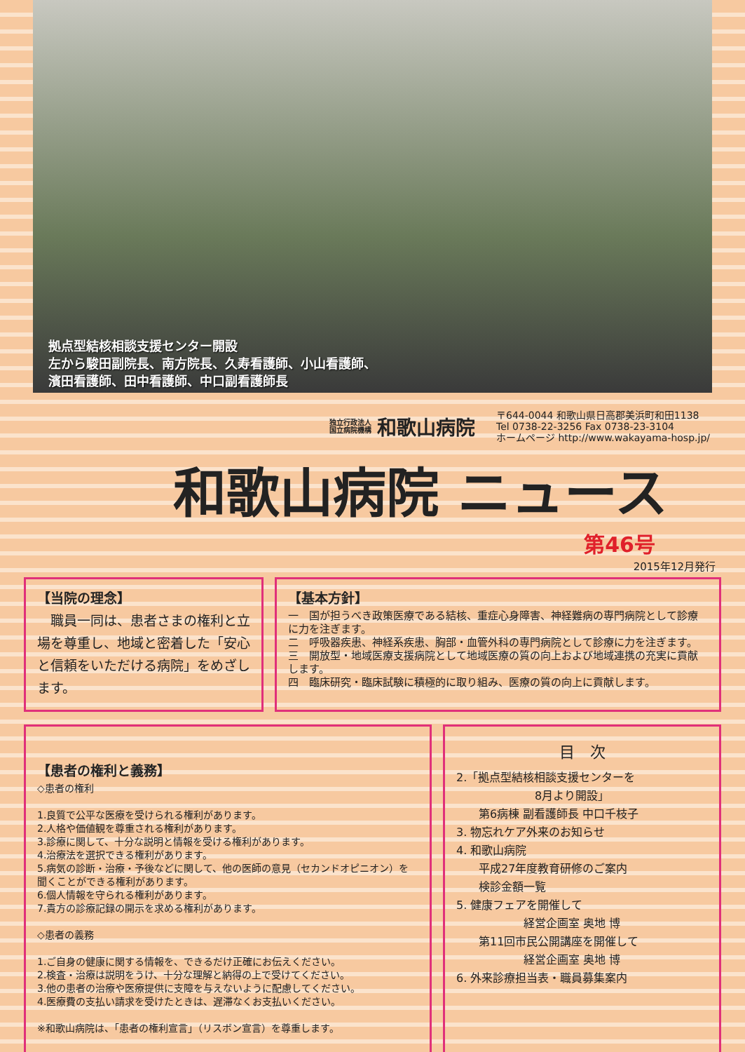拠点型結核相談支援センター開設
左から駿田副院長、南方院長、久寿看護師、小山看護師、
濱田看護師、田中看護師、中口副看護師長
独立行政法人
国立病院機構
和歌山病院
〒644-0044 和歌山県日高郡美浜町和田1138
Tel 0738-22-3256 Fax 0738-23-3104
ホームページ http://www.wakayama-hosp.jp/
和歌山病院 ニュース
第46号
2015年12月発行
【当院の理念】
　職員一同は、患者さまの権利と立場を尊重し、地域と密着した「安心と信頼をいただける病院」をめざします。
【基本方針】
一　国が担うべき政策医療である結核、重症心身障害、神経難病の専門病院として診療に力を注ぎます。
二　呼吸器疾患、神経系疾患、胸部・血管外科の専門病院として診療に力を注ぎます。
三　開放型・地域医療支援病院として地域医療の質の向上および地域連携の充実に貢献します。
四　臨床研究・臨床試験に積極的に取り組み、医療の質の向上に貢献します。
【患者の権利と義務】
◇患者の権利
1.良質で公平な医療を受けられる権利があります。
2.人格や価値観を尊重される権利があります。
3.診療に関して、十分な説明と情報を受ける権利があります。
4.治療法を選択できる権利があります。
5.病気の診断・治療・予後などに関して、他の医師の意見（セカンドオピニオン）を聞くことができる権利があります。
6.個人情報を守られる権利があります。
7.貴方の診療記録の開示を求める権利があります。
◇患者の義務
1.ご自身の健康に関する情報を、できるだけ正確にお伝えください。
2.検査・治療は説明をうけ、十分な理解と納得の上で受けてください。
3.他の患者の治療や医療提供に支障を与えないように配慮してください。
4.医療費の支払い請求を受けたときは、遅滞なくお支払いください。
※和歌山病院は、「患者の権利宣言」（リスボン宣言）を尊重します。
目　次
2.「拠点型結核相談支援センターを
　　　　　　　8月より開設」
　　第6病棟 副看護師長 中口千枝子
3. 物忘れケア外来のお知らせ
4. 和歌山病院
　　平成27年度教育研修のご案内
　　検診金額一覧
5. 健康フェアを開催して
　　　　　　経営企画室 奥地 博
　　第11回市民公開講座を開催して
　　　　　　経営企画室 奥地 博
6. 外来診療担当表・職員募集案内